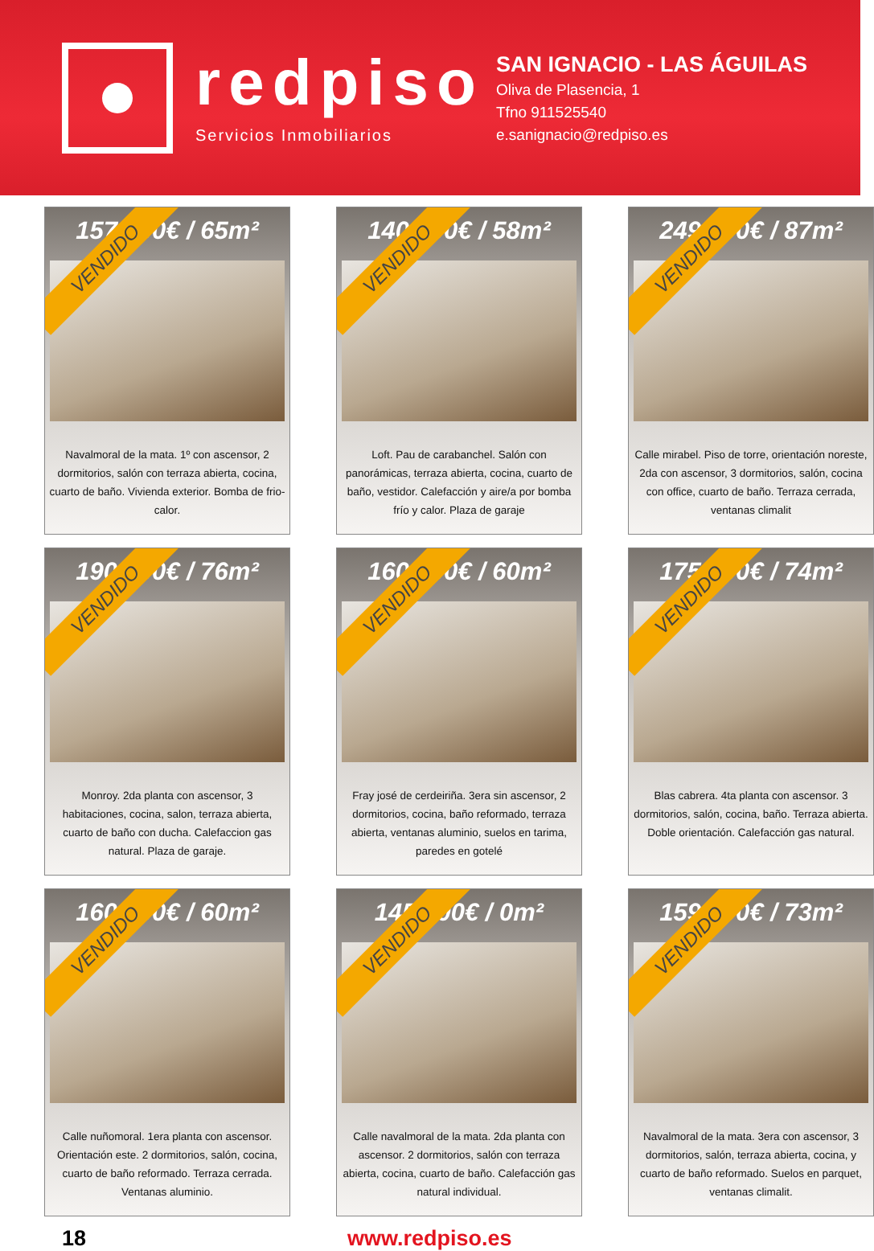redpiso
Servicios Inmobiliarios
SAN IGNACIO - LAS ÁGUILAS
Oliva de Plasencia, 1
Tfno 911525540
e.sanignacio@redpiso.es
157.000€ / 65m²
VENDIDO
Navalmoral de la mata. 1º con ascensor, 2 dormitorios, salón con terraza abierta, cocina, cuarto de baño. Vivienda exterior. Bomba de frio-calor.
140.000€ / 58m²
VENDIDO
Loft. Pau de carabanchel. Salón con panorámicas, terraza abierta, cocina, cuarto de baño, vestidor. Calefacción y aire/a por bomba frío y calor. Plaza de garaje
249.990€ / 87m²
VENDIDO
Calle mirabel. Piso de torre, orientación noreste, 2da con ascensor, 3 dormitorios, salón, cocina con office, cuarto de baño. Terraza cerrada, ventanas climalit
190.000€ / 76m²
VENDIDO
Monroy. 2da planta con ascensor, 3 habitaciones, cocina, salon, terraza abierta, cuarto de baño con ducha. Calefaccion gas natural. Plaza de garaje.
160.000€ / 60m²
VENDIDO
Fray josé de cerdeiriña. 3era sin ascensor, 2 dormitorios, cocina, baño reformado, terraza abierta, ventanas aluminio, suelos en tarima, paredes en gotelé
175.000€ / 74m²
VENDIDO
Blas cabrera. 4ta planta con ascensor. 3 dormitorios, salón, cocina, baño. Terraza abierta. Doble orientación. Calefacción gas natural.
160.000€ / 60m²
VENDIDO
Calle nuñomoral. 1era planta con ascensor. Orientación este. 2 dormitorios, salón, cocina, cuarto de baño reformado. Terraza cerrada. Ventanas aluminio.
145.000€ / 0m²
VENDIDO
Calle navalmoral de la mata. 2da planta con ascensor. 2 dormitorios, salón con terraza abierta, cocina, cuarto de baño. Calefacción gas natural individual.
159.990€ / 73m²
VENDIDO
Navalmoral de la mata. 3era con ascensor, 3 dormitorios, salón, terraza abierta, cocina, y cuarto de baño reformado. Suelos en parquet, ventanas climalit.
18 www.redpiso.es